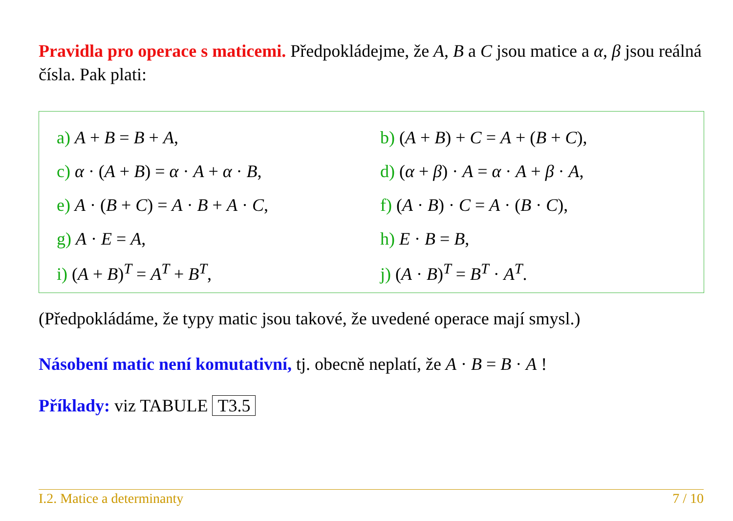Pravidla pro operace s maticemi. Předpokládejme, že A, B a C jsou matice a α, β jsou reálná čísla. Pak plati:
| a) A + B = B + A , | b) ( A + B ) + C = A + ( B + C ), |
| c) α · ( A + B ) = α · A + α · B , | d) ( α + β ) · A = α · A + β · A , |
| e) A · ( B + C ) = A · B + A · C , | f) ( A · B ) · C = A · ( B · C ), |
| g) A · E = A , | h) E · B = B , |
| i) ( A + B )<sup>T</sup> = A<sup>T</sup> + B<sup>T</sup>, | j) ( A · B )<sup>T</sup> = B<sup>T</sup> · A<sup>T</sup>. |
(Předpokládáme, že typy matic jsou takové, že uvedené operace mají smysl.)
Násobení matic není komutativní, tj. obecně neplatí, že A · B = B · A !
Příklady: viz TABULE T3.5
I.2. Matice a determinanty 7 / 10